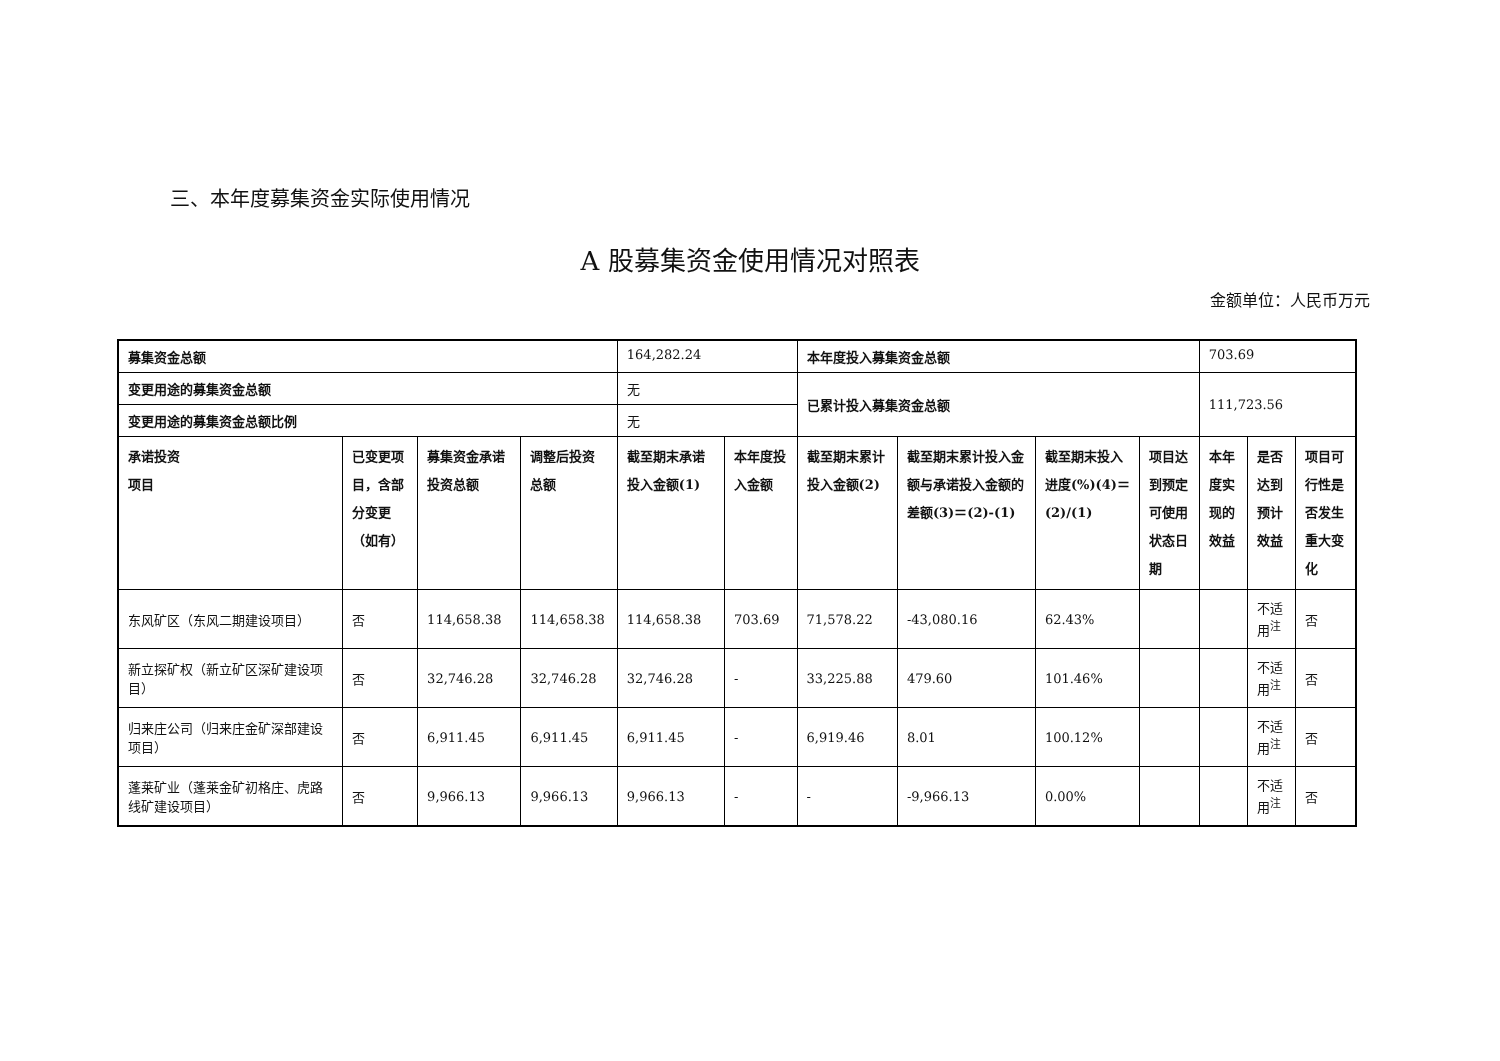三、本年度募集资金实际使用情况
A 股募集资金使用情况对照表
金额单位：人民币万元
| 募集资金总额 | | | | 164,282.24 | | 本年度投入募集资金总额 | | | | 703.69 | | |
| 变更用途的募集资金总额 | | | | 无 | | 已累计投入募集资金总额 | | | | 111,723.56 | | |
| 变更用途的募集资金总额比例 | | | | 无 | | | | | | | | |
| 承诺投资 项目 | 已变更项目，含部分变更（如有） | 募集资金承诺投资总额 | 调整后投资总额 | 截至期末承诺投入金额(1) | 本年度投入金额 | 截至期末累计投入金额(2) | 截至期末累计投入金额与承诺投入金额的差额(3)＝(2)-(1) | 截至期末投入进度(%)(4)＝(2)/(1) | 项目达到预定可使用状态日期 | 本年度实现的效益 | 是否达到预计效益 | 项目可行性是否发生重大变化 |
| 东风矿区（东风二期建设项目） | 否 | 114,658.38 | 114,658.38 | 114,658.38 | 703.69 | 71,578.22 | -43,080.16 | 62.43% | | | 不适用<sup>注</sup> | 否 |
| 新立探矿权（新立矿区深矿建设项目） | 否 | 32,746.28 | 32,746.28 | 32,746.28 | - | 33,225.88 | 479.60 | 101.46% | | | 不适用<sup>注</sup> | 否 |
| 归来庄公司（归来庄金矿深部建设项目） | 否 | 6,911.45 | 6,911.45 | 6,911.45 | - | 6,919.46 | 8.01 | 100.12% | | | 不适用<sup>注</sup> | 否 |
| 蓬莱矿业（蓬莱金矿初格庄、虎路线矿建设项目） | 否 | 9,966.13 | 9,966.13 | 9,966.13 | - | - | -9,966.13 | 0.00% | | | 不适用<sup>注</sup> | 否 |